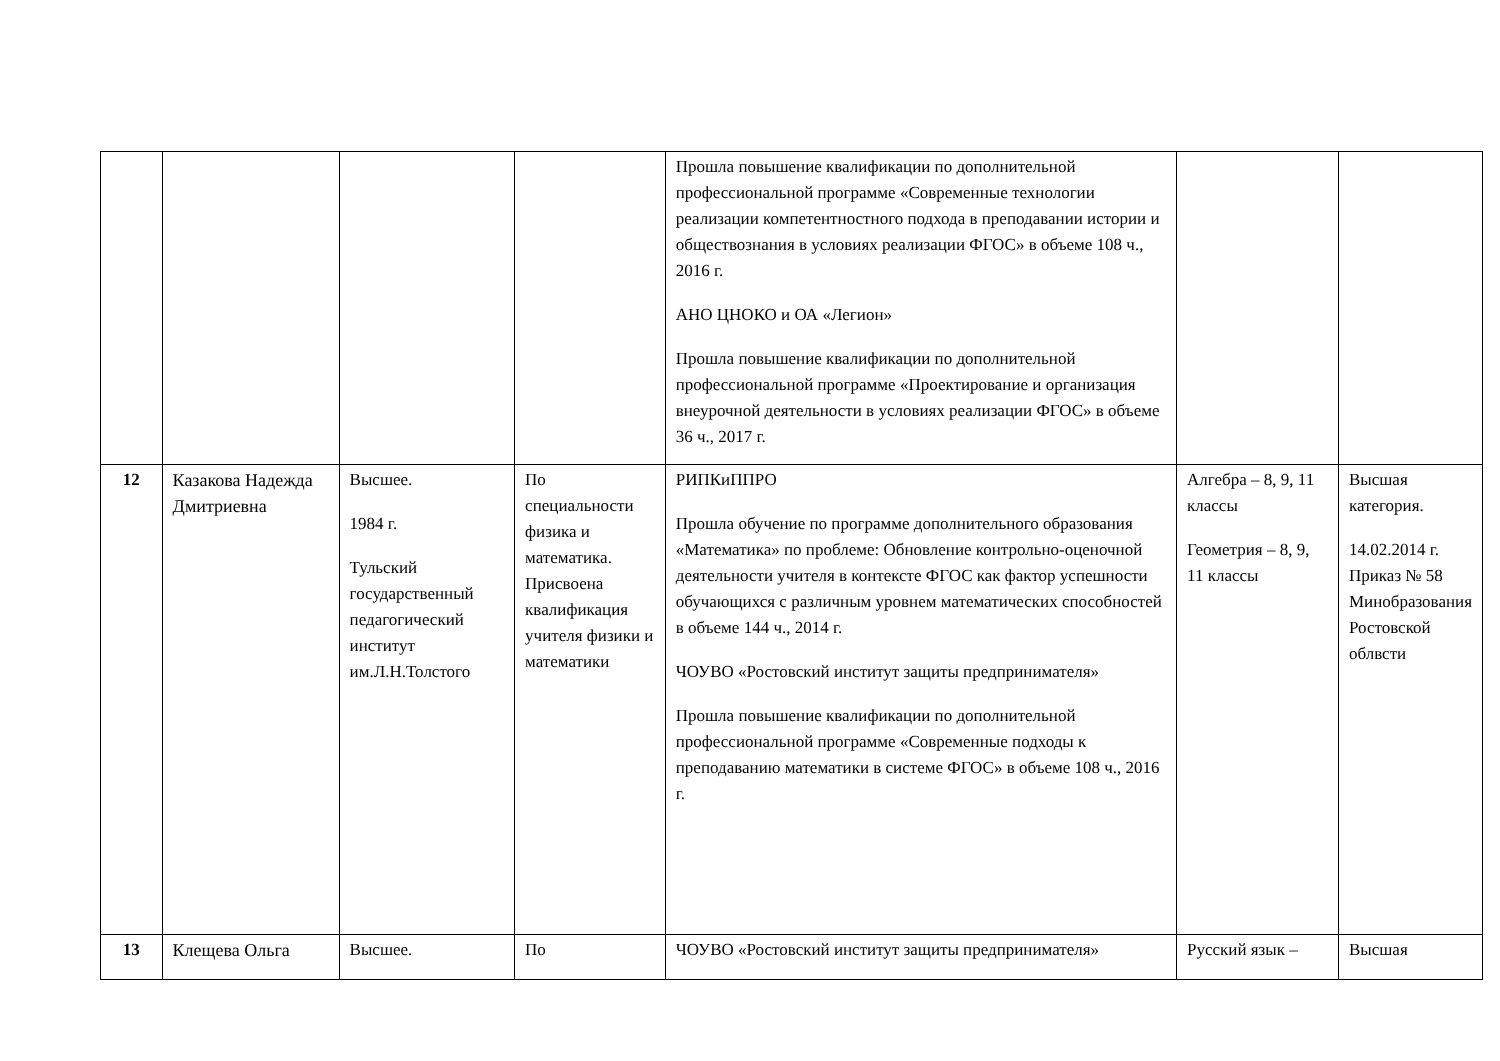| | | | | Прошла повышение квалификации по дополнительной профессиональной программе «Современные технологии реализации компетентностного подхода в преподавании истории и обществознания в условиях реализации ФГОС» в объеме 108 ч., 2016 г. АНО ЦНОКО и ОА «Легион» Прошла повышение квалификации по дополнительной профессиональной программе «Проектирование и организация внеурочной деятельности в условиях реализации ФГОС» в объеме 36 ч., 2017 г. | | |
| 12 | Казакова Надежда Дмитриевна | Высшее. 1984 г. Тульский государственный педагогический институт им.Л.Н.Толстого | По специальности физика и математика. Присвоена квалификация учителя физики и математики | РИПКиППРО Прошла обучение по программе дополнительного образования «Математика» по проблеме: Обновление контрольно-оценочной деятельности учителя в контексте ФГОС как фактор успешности обучающихся с различным уровнем математических способностей в объеме 144 ч., 2014 г. ЧОУВО «Ростовский институт защиты предпринимателя» Прошла повышение квалификации по дополнительной профессиональной программе «Современные подходы к преподаванию математики в системе ФГОС» в объеме 108 ч., 2016 г. | Алгебра – 8, 9, 11 классы Геометрия – 8, 9, 11 классы | Высшая категория. 14.02.2014 г. Приказ № 58 Минобразования Ростовской облвсти |
| 13 | Клещева Ольга | Высшее. | По | ЧОУВО «Ростовский институт защиты предпринимателя» | Русский язык – | Высшая |